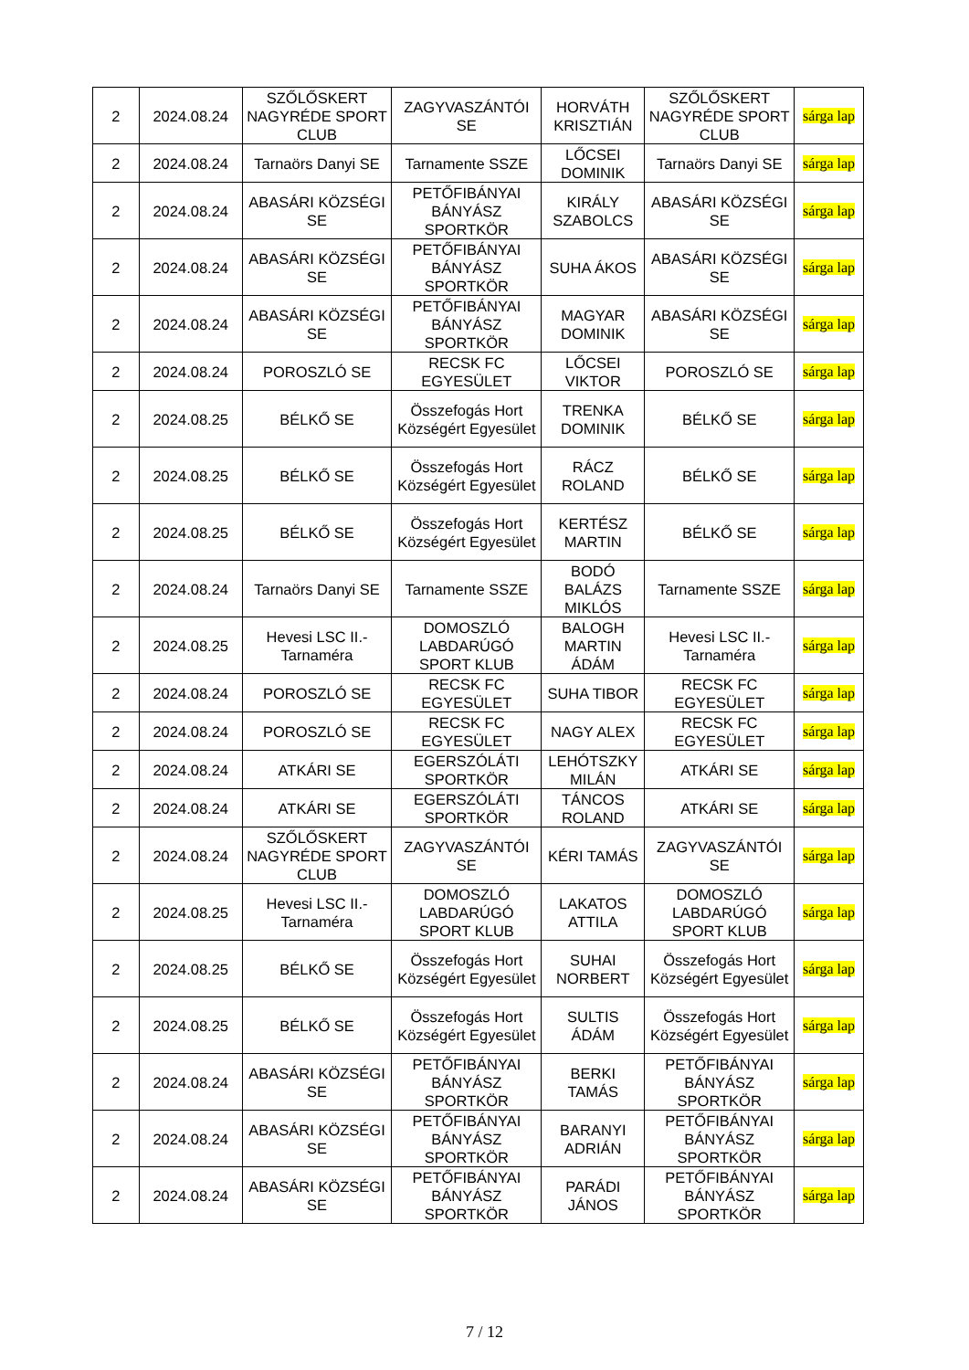| 2 | 2024.08.24 | SZŐLŐSKERT NAGYRÉDE SPORT CLUB | ZAGYVASZÁNTÓI SE | HORVÁTH KRISZTIÁN | SZŐLŐSKERT NAGYRÉDE SPORT CLUB | sárga lap |
| 2 | 2024.08.24 | Tarnaörs Danyi SE | Tarnamente SSZE | LŐCSEI DOMINIK | Tarnaörs Danyi SE | sárga lap |
| 2 | 2024.08.24 | ABASÁRI KÖZSÉGI SE | PETŐFIBÁNYAI BÁNYÁSZ SPORTKÖR | KIRÁLY SZABOLCS | ABASÁRI KÖZSÉGI SE | sárga lap |
| 2 | 2024.08.24 | ABASÁRI KÖZSÉGI SE | PETŐFIBÁNYAI BÁNYÁSZ SPORTKÖR | SUHA ÁKOS | ABASÁRI KÖZSÉGI SE | sárga lap |
| 2 | 2024.08.24 | ABASÁRI KÖZSÉGI SE | PETŐFIBÁNYAI BÁNYÁSZ SPORTKÖR | MAGYAR DOMINIK | ABASÁRI KÖZSÉGI SE | sárga lap |
| 2 | 2024.08.24 | POROSZLÓ SE | RECSK FC EGYESÜLET | LŐCSEI VIKTOR | POROSZLÓ SE | sárga lap |
| 2 | 2024.08.25 | BÉLKŐ SE | Összefogás Hort Községért Egyesület | TRENKA DOMINIK | BÉLKŐ SE | sárga lap |
| 2 | 2024.08.25 | BÉLKŐ SE | Összefogás Hort Községért Egyesület | RÁCZ ROLAND | BÉLKŐ SE | sárga lap |
| 2 | 2024.08.25 | BÉLKŐ SE | Összefogás Hort Községért Egyesület | KERTÉSZ MARTIN | BÉLKŐ SE | sárga lap |
| 2 | 2024.08.24 | Tarnaörs Danyi SE | Tarnamente SSZE | BODÓ BALÁZS MIKLÓS | Tarnamente SSZE | sárga lap |
| 2 | 2024.08.25 | Hevesi LSC II.-Tarnaméra | DOMOSZLÓ LABDARÚGÓ SPORT KLUB | BALOGH MARTIN ÁDÁM | Hevesi LSC II.-Tarnaméra | sárga lap |
| 2 | 2024.08.24 | POROSZLÓ SE | RECSK FC EGYESÜLET | SUHA TIBOR | RECSK FC EGYESÜLET | sárga lap |
| 2 | 2024.08.24 | POROSZLÓ SE | RECSK FC EGYESÜLET | NAGY ALEX | RECSK FC EGYESÜLET | sárga lap |
| 2 | 2024.08.24 | ATKÁRI SE | EGERSZÓLÁTI SPORTKÖR | LEHÓTSZKY MILÁN | ATKÁRI SE | sárga lap |
| 2 | 2024.08.24 | ATKÁRI SE | EGERSZÓLÁTI SPORTKÖR | TÁNCOS ROLAND | ATKÁRI SE | sárga lap |
| 2 | 2024.08.24 | SZŐLŐSKERT NAGYRÉDE SPORT CLUB | ZAGYVASZÁNTÓI SE | KÉRI TAMÁS | ZAGYVASZÁNTÓI SE | sárga lap |
| 2 | 2024.08.25 | Hevesi LSC II.-Tarnaméra | DOMOSZLÓ LABDARÚGÓ SPORT KLUB | LAKATOS ATTILA | DOMOSZLÓ LABDARÚGÓ SPORT KLUB | sárga lap |
| 2 | 2024.08.25 | BÉLKŐ SE | Összefogás Hort Községért Egyesület | SUHAI NORBERT | Összefogás Hort Községért Egyesület | sárga lap |
| 2 | 2024.08.25 | BÉLKŐ SE | Összefogás Hort Községért Egyesület | SULTIS ÁDÁM | Összefogás Hort Községért Egyesület | sárga lap |
| 2 | 2024.08.24 | ABASÁRI KÖZSÉGI SE | PETŐFIBÁNYAI BÁNYÁSZ SPORTKÖR | BERKI TAMÁS | PETŐFIBÁNYAI BÁNYÁSZ SPORTKÖR | sárga lap |
| 2 | 2024.08.24 | ABASÁRI KÖZSÉGI SE | PETŐFIBÁNYAI BÁNYÁSZ SPORTKÖR | BARANYI ADRIÁN | PETŐFIBÁNYAI BÁNYÁSZ SPORTKÖR | sárga lap |
| 2 | 2024.08.24 | ABASÁRI KÖZSÉGI SE | PETŐFIBÁNYAI BÁNYÁSZ SPORTKÖR | PARÁDI JÁNOS | PETŐFIBÁNYAI BÁNYÁSZ SPORTKÖR | sárga lap |
7 / 12